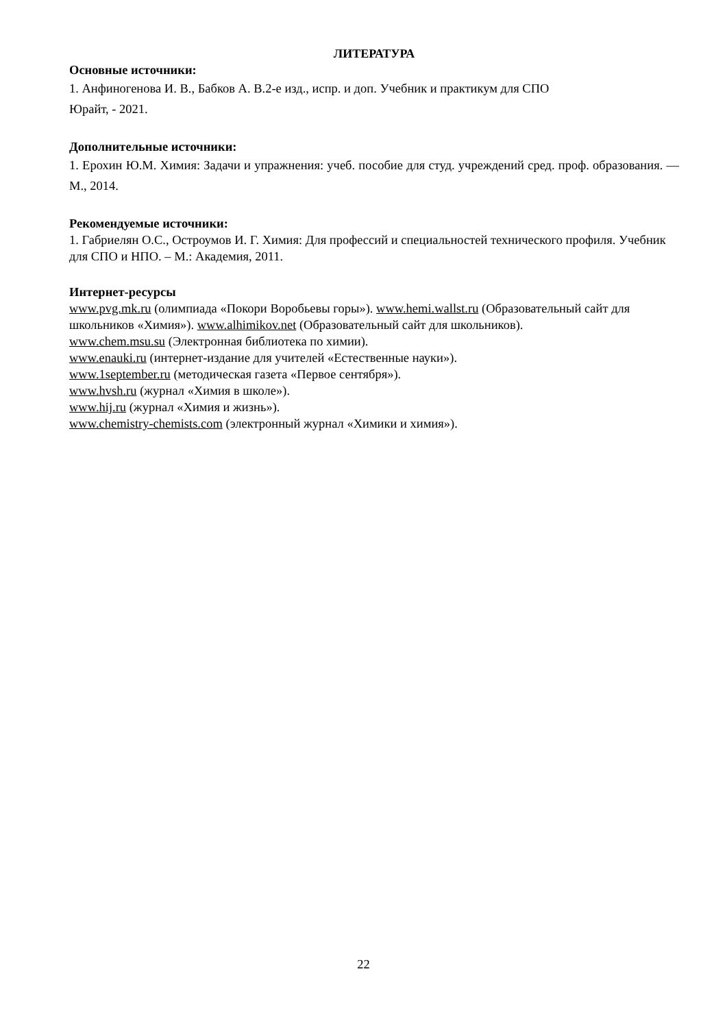ЛИТЕРАТУРА
Основные источники:
1. Анфиногенова И. В., Бабков А. В.2-е изд., испр. и доп. Учебник и практикум для СПО
Юрайт, - 2021.
Дополнительные источники:
1. Ерохин Ю.М. Химия: Задачи и упражнения: учеб. пособие для студ. учреждений сред. проф. образования. — М., 2014.
Рекомендуемые источники:
1. Габриелян О.С., Остроумов И. Г. Химия: Для профессий и специальностей технического профиля. Учебник для СПО и НПО. – М.: Академия, 2011.
Интернет-ресурсы
www.pvg.mk.ru (олимпиада «Покори Воробьевы горы»). www.hemi.wallst.ru (Образовательный сайт для школьников «Химия»). www.alhimikov.net (Образовательный сайт для школьников).
www.chem.msu.su (Электронная библиотека по химии).
www.enauki.ru (интернет-издание для учителей «Естественные науки»).
www.1september.ru (методическая газета «Первое сентября»).
www.hvsh.ru (журнал «Химия в школе»).
www.hij.ru (журнал «Химия и жизнь»).
www.chemistry-chemists.com (электронный журнал «Химики и химия»).
22